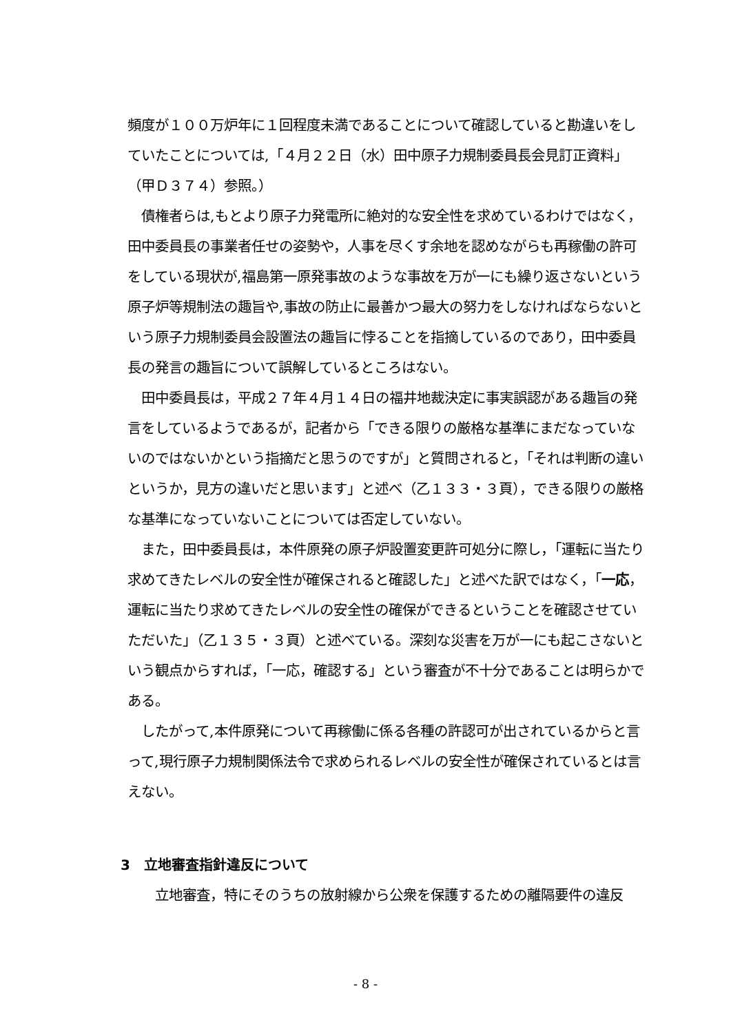頻度が１００万炉年に１回程度未満であることについて確認していると勘違いをしていたことについては,「４月２２日（水）田中原子力規制委員長会見訂正資料」（甲Ｄ３７４）参照。）
　債権者らは,もとより原子力発電所に絶対的な安全性を求めているわけではなく，田中委員長の事業者任せの姿勢や，人事を尽くす余地を認めながらも再稼働の許可をしている現状が,福島第一原発事故のような事故を万が一にも繰り返さないという原子炉等規制法の趣旨や,事故の防止に最善かつ最大の努力をしなければならないという原子力規制委員会設置法の趣旨に悖ることを指摘しているのであり，田中委員長の発言の趣旨について誤解しているところはない。
　田中委員長は，平成２７年４月１４日の福井地裁決定に事実誤認がある趣旨の発言をしているようであるが，記者から「できる限りの厳格な基準にまだなっていないのではないかという指摘だと思うのですが」と質問されると，「それは判断の違いというか，見方の違いだと思います」と述べ（乙１３３・３頁），できる限りの厳格な基準になっていないことについては否定していない。
　また，田中委員長は，本件原発の原子炉設置変更許可処分に際し，「運転に当たり求めてきたレベルの安全性が確保されると確認した」と述べた訳ではなく，「一応，運転に当たり求めてきたレベルの安全性の確保ができるということを確認させていただいた」（乙１３５・３頁）と述べている。深刻な災害を万が一にも起こさないという観点からすれば，「一応，確認する」という審査が不十分であることは明らかである。
　したがって,本件原発について再稼働に係る各種の許認可が出されているからと言って,現行原子力規制関係法令で求められるレベルの安全性が確保されているとは言えない。
3　立地審査指針違反について
　　立地審査，特にそのうちの放射線から公衆を保護するための離隔要件の違反
- 8 -